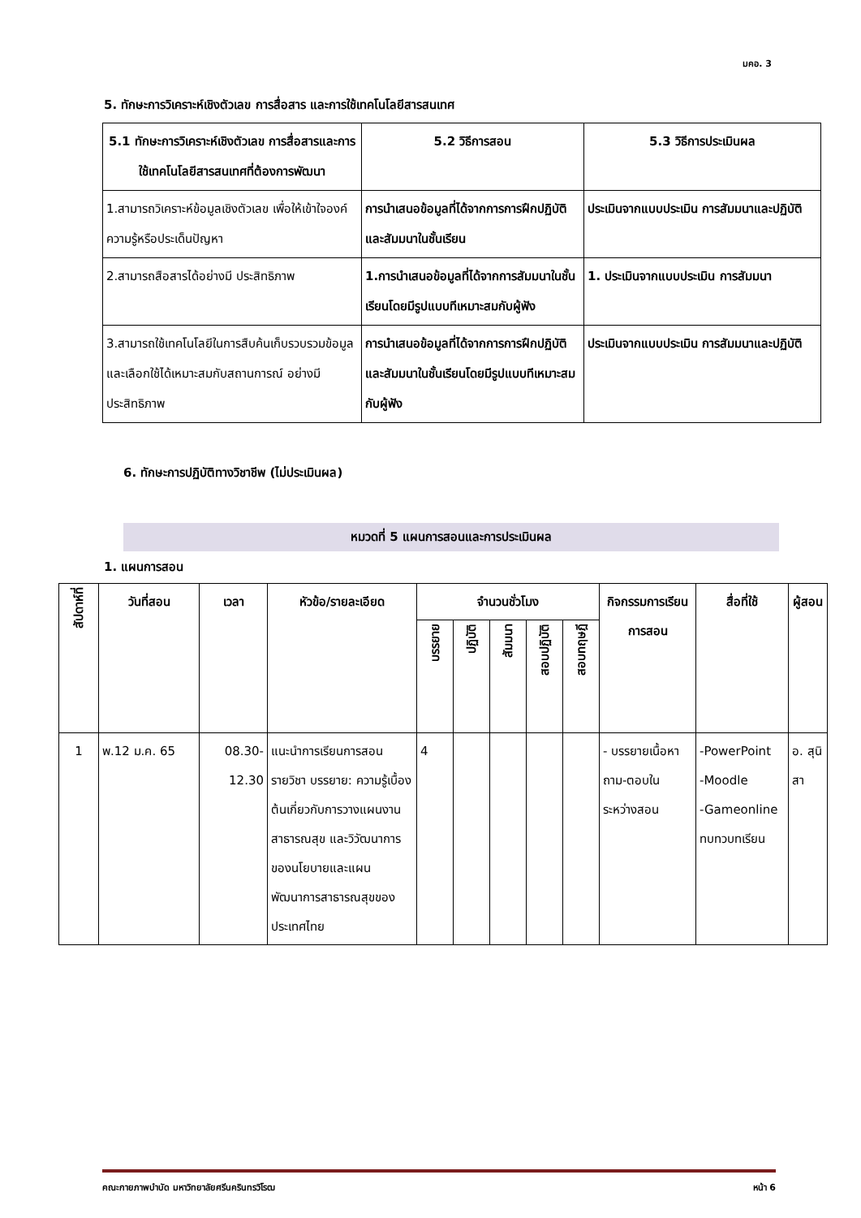มคอ. 3
5. ทักษะการวิเคราะห์เชิงตัวเลข การสื่อสาร และการใช้เทคโนโลยีสารสนเทศ
| 5.1 ทักษะการวิเคราะห์เชิงตัวเลข การสื่อสารและการใช้เทคโนโลยีสารสนเทศที่ต้องการพัฒนา | 5.2 วิธีการสอน | 5.3 วิธีการประเมินผล |
| --- | --- | --- |
| 1.สามารถวิเคราะห์ข้อมูลเชิงตัวเลข เพื่อให้เข้าใจองค์ความรู้หรือประเด็นปัญหา | การนำเสนอข้อมูลที่ได้จากการการฝึกปฏิบัติและสัมมนาในชั้นเรียน | ประเมินจากแบบประเมิน การสัมมนาและปฏิบัติ |
| 2.สามารถสือสารได้อย่างมี ประสิทธิภาพ | 1.การนำเสนอข้อมูลที่ได้จากการสัมมนาในชั้นเรียนโดยมีรูปแบบทีเหมาะสมกับผู้ฟัง | 1. ประเมินจากแบบประเมิน การสัมมนา |
| 3.สามารถใช้เทคโนโลยีในการสืบค้นเก็บรวบรวมข้อมูลและเลือกใช้ได้เหมาะสมกับสถานการณ์ อย่างมีประสิทธิภาพ | การนำเสนอข้อมูลที่ได้จากการการฝึกปฏิบัติและสัมมนาในชั้นเรียนโดยมีรูปแบบทีเหมาะสมกับผู้ฟัง | ประเมินจากแบบประเมิน การสัมมนาและปฏิบัติ |
6. ทักษะการปฏิบัติทางวิชาชีพ (ไม่ประเมินผล)
หมวดที่ 5 แผนการสอนและการประเมินผล
1. แผนการสอน
| สัปดาห์ที่ | วันที่สอน | เวลา | หัวข้อ/รายละเอียด | จำนวนชั่วโมง | | | | | กิจกรรมการเรียน การสอน | สื่อที่ใช้ | ผู้สอน |
| --- | --- | --- | --- | --- | --- | --- | --- | --- | --- | --- | --- |
| | | | | บรรยาย | ปฏิบัติ | สัมมนา | สอบปฏิบัติ | สอบทฤษฎี | | | |
| 1 | พ.12 ม.ค. 65 | 08.30-12.30 | แนะนำการเรียนการสอนรายวิชา บรรยาย: ความรู้เบื้องต้นเกี่ยวกับการวางแผนงานสาธารณสุข และวิวัฒนาการของนโยบายและแผนพัฒนาการสาธารณสุขของประเทศไทย | 4 | | | | | - บรรยายเนื้อหา ถาม-ตอบในระหว่างสอน | -PowerPoint -Moodle -Gameonline ทบทวบทเรียน | อ. สุนิสา |
คณะกายภาพบำบัด มหาวิทยาลัยศรีนครินทรวิโรฒ หน้า 6